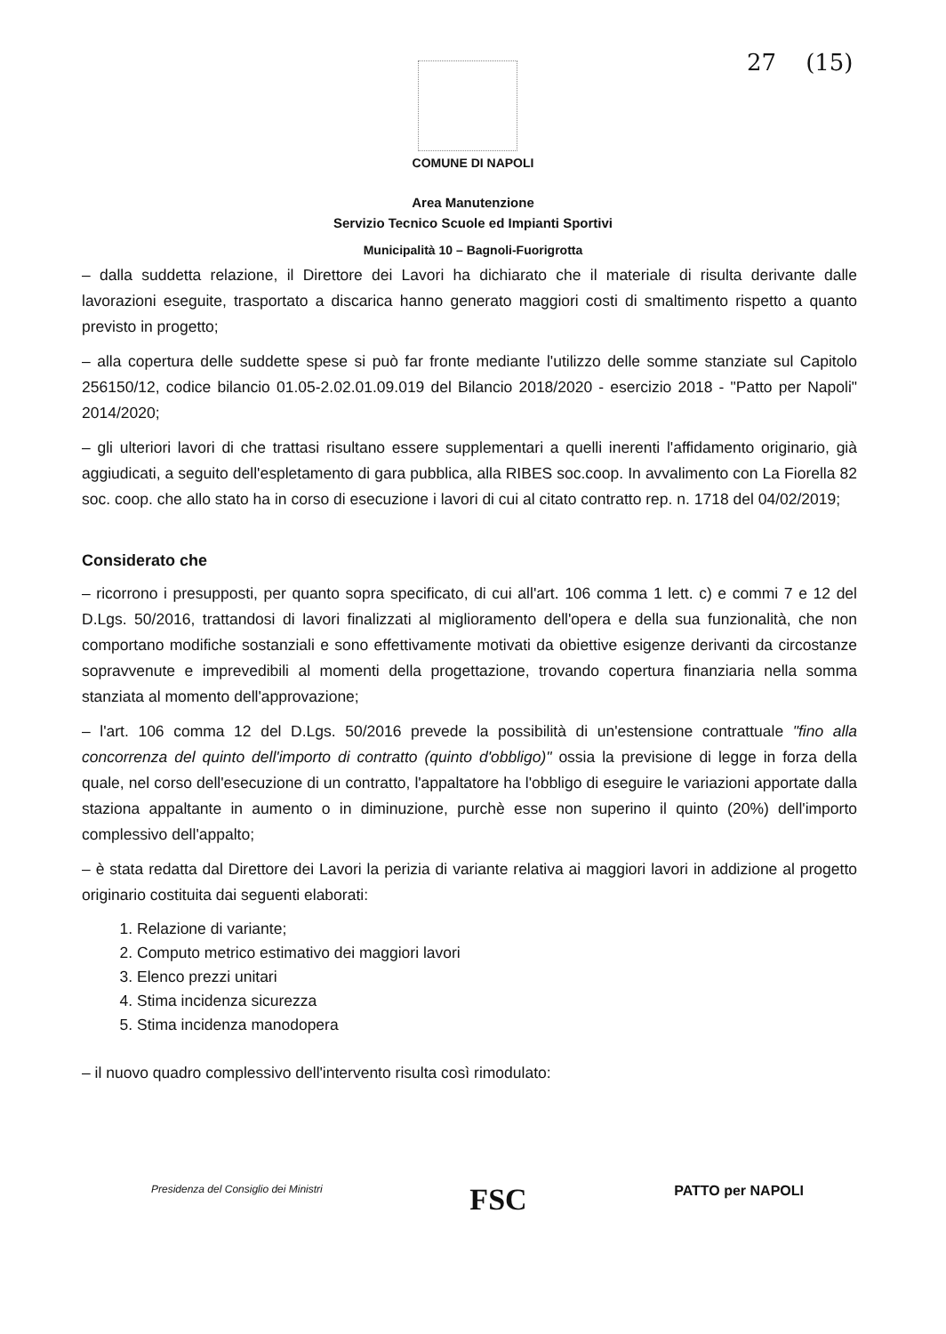27 (15)
COMUNE DI NAPOLI
Area Manutenzione
Servizio Tecnico Scuole ed Impianti Sportivi
Municipalità 10 – Bagnoli-Fuorigrotta
– dalla suddetta relazione, il Direttore dei Lavori ha dichiarato che il materiale di risulta derivante dalle lavorazioni eseguite, trasportato a discarica hanno generato maggiori costi di smaltimento rispetto a quanto previsto in progetto;
– alla copertura delle suddette spese si può far fronte mediante l'utilizzo delle somme stanziate sul Capitolo 256150/12, codice bilancio 01.05-2.02.01.09.019 del Bilancio 2018/2020 - esercizio 2018 - "Patto per Napoli" 2014/2020;
– gli ulteriori lavori di che trattasi risultano essere supplementari a quelli inerenti l'affidamento originario, già aggiudicati, a seguito dell'espletamento di gara pubblica, alla RIBES soc.coop. In avvalimento con La Fiorella 82 soc. coop. che allo stato ha in corso di esecuzione i lavori di cui al citato contratto rep. n. 1718 del 04/02/2019;
Considerato che
– ricorrono i presupposti, per quanto sopra specificato, di cui all'art. 106 comma 1 lett. c) e commi 7 e 12 del D.Lgs. 50/2016, trattandosi di lavori finalizzati al miglioramento dell'opera e della sua funzionalità, che non comportano modifiche sostanziali e sono effettivamente motivati da obiettive esigenze derivanti da circostanze sopravvenute e imprevedibili al momenti della progettazione, trovando copertura finanziaria nella somma stanziata al momento dell'approvazione;
– l'art. 106 comma 12 del D.Lgs. 50/2016 prevede la possibilità di un'estensione contrattuale "fino alla concorrenza del quinto dell'importo di contratto (quinto d'obbligo)" ossia la previsione di legge in forza della quale, nel corso dell'esecuzione di un contratto, l'appaltatore ha l'obbligo di eseguire le variazioni apportate dalla staziona appaltante in aumento o in diminuzione, purchè esse non superino il quinto (20%) dell'importo complessivo dell'appalto;
– è stata redatta dal Direttore dei Lavori la perizia di variante relativa ai maggiori lavori in addizione al progetto originario costituita dai seguenti elaborati:
1. Relazione di variante;
2. Computo metrico estimativo dei maggiori lavori
3. Elenco prezzi unitari
4. Stima incidenza sicurezza
5. Stima incidenza manodopera
– il nuovo quadro complessivo dell'intervento risulta così rimodulato:
Presidenza del Consiglio dei Ministri
FSC
PATTO per NAPOLI